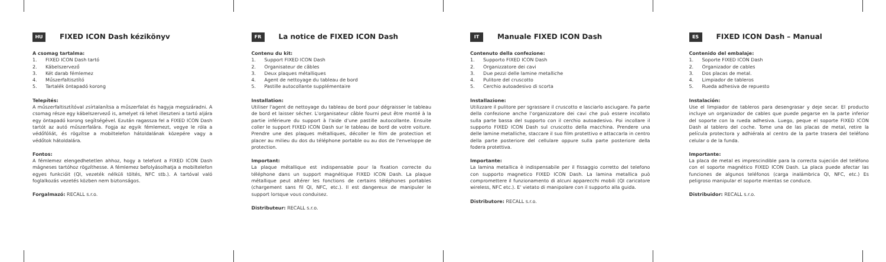HU
FIXED ICON Dash kézikönyv
A csomag tartalma:
1. FIXED ICON Dash tartó
2. Kábelszervező
3. Két darab fémlemez
4. Műszerfaltisztító
5. Tartalék öntapadó korong
Telepítés:
A műszerfaltisztítóval zsírtalanítsa a műszerfalat és hagyja megszáradni. A csomag része egy kábelszervező is, amelyet rá lehet illeszteni a tartó aljára egy öntapadó korong segítségével. Ezután ragassza fel a FIXED ICON Dash tartót az autó műszerfalára. Fogja az egyik fémlemezt, vegye le róla a védőfóliát, és rögzítse a mobiltelefon hátoldalának közepére vagy a védőtok hátoldalára.
Fontos:
A fémlemez elengedhetetlen ahhoz, hogy a telefont a FIXED ICON Dash mágneses tartóhoz rögzíthesse. A fémlemez befolyásolhatja a mobiltelefon egyes funkcióit (QI, vezeték nélküli töltés, NFC stb.). A tartóval való foglalkozás vezetés közben nem biztonságos.
Forgalmazó: RECALL s.r.o.
FR
La notice de FIXED ICON Dash
Contenu du kit:
1. Support FIXED ICON Dash
2. Organisateur de câbles
3. Deux plaques métalliques
4. Agent de nettoyage du tableau de bord
5. Pastille autocollante supplémentaire
Installation:
Utiliser l'agent de nettoyage du tableau de bord pour dégraisser le tableau de bord et laisser sécher. L'organisateur câble fourni peut être monté à la partie inférieure du support à l'aide d'une pastille autocollante. Ensuite coller le support FIXED ICON Dash sur le tableau de bord de votre voiture. Prendre une des plaques métalliques, décoller le film de protection et placer au milieu du dos du téléphone portable ou au dos de l'enveloppe de protection.
Important:
La plaque métallique est indispensable pour la fixation correcte du téléphone dans un support magnétique FIXED ICON Dash. La plaque métallique peut altérer les fonctions de certains téléphones portables (chargement sans fil QI, NFC, etc.). Il est dangereux de manipuler le support lorsque vous conduisez.
Distributeur: RECALL s.r.o.
IT
Manuale FIXED ICON Dash
Contenuto della confezione:
1. Supporto FIXED ICON Dash
2. Organizzatore dei cavi
3. Due pezzi delle lamine metalliche
4. Pulitore del cruscotto
5. Cerchio autoadesivo di scorta
Installazione:
Utilizzare il pulitore per sgrassare il cruscotto e lasciarlo asciugare. Fa parte della confezione anche l'organizzatore dei cavi che può essere incollato sulla parte bassa del supporto con il cerchio autoadesivo. Poi incollare il supporto FIXED ICON Dash sul cruscotto della macchina. Prendere una delle lamine metalliche, staccare il suo film protettivo e attaccarla in centro della parte posteriore del cellulare oppure sulla parte posteriore della fodera protettiva.
Importante:
La lamina metallica è indispensabile per il fissaggio corretto del telefono con supporto magnetico FIXED ICON Dash. La lamina metallica può compromettere il funzionamento di alcuni apparecchi mobili (QI caricatore wireless, NFC etc.). E' vietato di manipolare con il supporto alla guida.
Distributore: RECALL s.r.o.
ES
FIXED ICON Dash – Manual
Contenido del embalaje:
1. Soporte FIXED ICON Dash
2. Organizador de cables
3. Dos placas de metal.
4. Limpiador de tableros
5. Rueda adhesiva de repuesto
Instalación:
Use el limpiador de tableros para desengrasar y deje secar. El producto incluye un organizador de cables que puede pegarse en la parte inferior del soporte con la rueda adhesiva. Luego, peque el soporte FIXED ICON Dash al tablero del coche. Tome una de las placas de metal, retire la película protectora y adhiérala al centro de la parte trasera del teléfono celular o de la funda.
Importante:
La placa de metal es imprescindible para la correcta sujeción del teléfono con el soporte magnético FIXED ICON Dash. La placa puede afectar las funciones de algunos teléfonos (carga inalámbrica QI, NFC, etc.) Es peligroso manipular el soporte mientas se conduce.
Distribuidor: RECALL s.r.o.